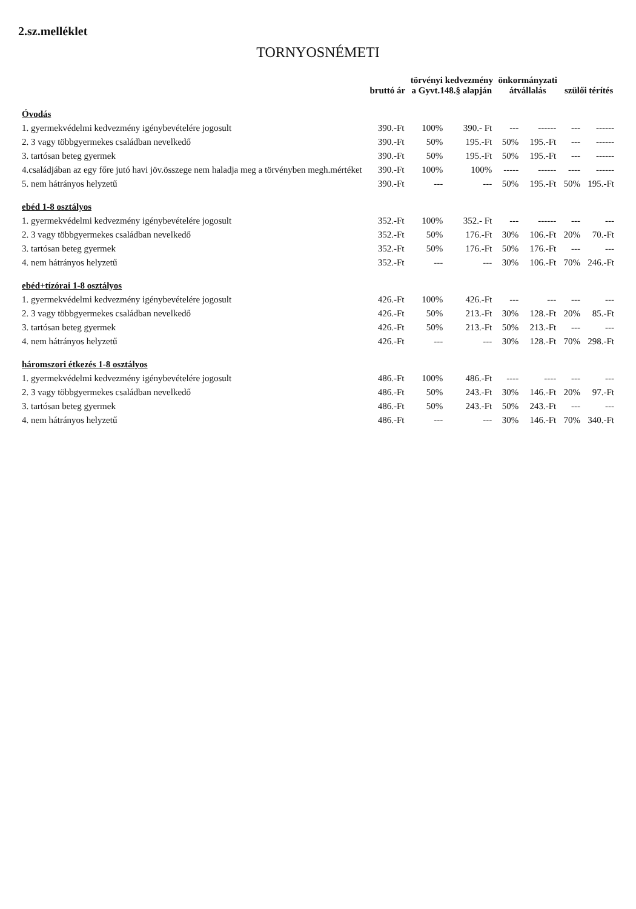2.sz.melléklet
TORNYOSNÉMETI
| | bruttó ár | törvényi kedvezmény a Gyvt.148.§ alapján | | önkormányzati átvállalás | | szülői térítés | |
| --- | --- | --- | --- | --- | --- | --- | --- |
| Óvodás | | | | | | | |
| 1. gyermekvédelmi kedvezmény igénybevételére jogosult | 390.-Ft | 100% | 390.- Ft | --- | ------ | --- | ------ |
| 2. 3 vagy többgyermekes családban nevelkedő | 390.-Ft | 50% | 195.-Ft | 50% | 195.-Ft | --- | ------ |
| 3. tartósan beteg gyermek | 390.-Ft | 50% | 195.-Ft | 50% | 195.-Ft | --- | ------ |
| 4.családjában az egy főre jutó havi jöv.összege nem haladja meg a törvényben megh.mértéket | 390.-Ft | 100% | 100% | ----- | ------ | ---- | ------ |
| 5. nem hátrányos helyzetű | 390.-Ft | --- | --- | 50% | 195.-Ft | 50% | 195.-Ft |
| ebéd 1-8 osztályos | | | | | | | |
| 1. gyermekvédelmi kedvezmény igénybevételére jogosult | 352.-Ft | 100% | 352.- Ft | --- | ------ | --- | --- |
| 2. 3 vagy többgyermekes családban nevelkedő | 352.-Ft | 50% | 176.-Ft | 30% | 106.-Ft | 20% | 70.-Ft |
| 3. tartósan beteg gyermek | 352.-Ft | 50% | 176.-Ft | 50% | 176.-Ft | --- | --- |
| 4. nem hátrányos helyzetű | 352.-Ft | --- | --- | 30% | 106.-Ft | 70% | 246.-Ft |
| ebéd+tízórai 1-8 osztályos | | | | | | | |
| 1. gyermekvédelmi kedvezmény igénybevételére jogosult | 426.-Ft | 100% | 426.-Ft | --- | --- | --- | --- |
| 2. 3 vagy többgyermekes családban nevelkedő | 426.-Ft | 50% | 213.-Ft | 30% | 128.-Ft | 20% | 85.-Ft |
| 3. tartósan beteg gyermek | 426.-Ft | 50% | 213.-Ft | 50% | 213.-Ft | --- | --- |
| 4. nem hátrányos helyzetű | 426.-Ft | --- | --- | 30% | 128.-Ft | 70% | 298.-Ft |
| háromszori étkezés 1-8 osztályos | | | | | | | |
| 1. gyermekvédelmi kedvezmény igénybevételére jogosult | 486.-Ft | 100% | 486.-Ft | ---- | ---- | --- | --- |
| 2. 3 vagy többgyermekes családban nevelkedő | 486.-Ft | 50% | 243.-Ft | 30% | 146.-Ft | 20% | 97.-Ft |
| 3. tartósan beteg gyermek | 486.-Ft | 50% | 243.-Ft | 50% | 243.-Ft | --- | --- |
| 4. nem hátrányos helyzetű | 486.-Ft | --- | --- | 30% | 146.-Ft | 70% | 340.-Ft |